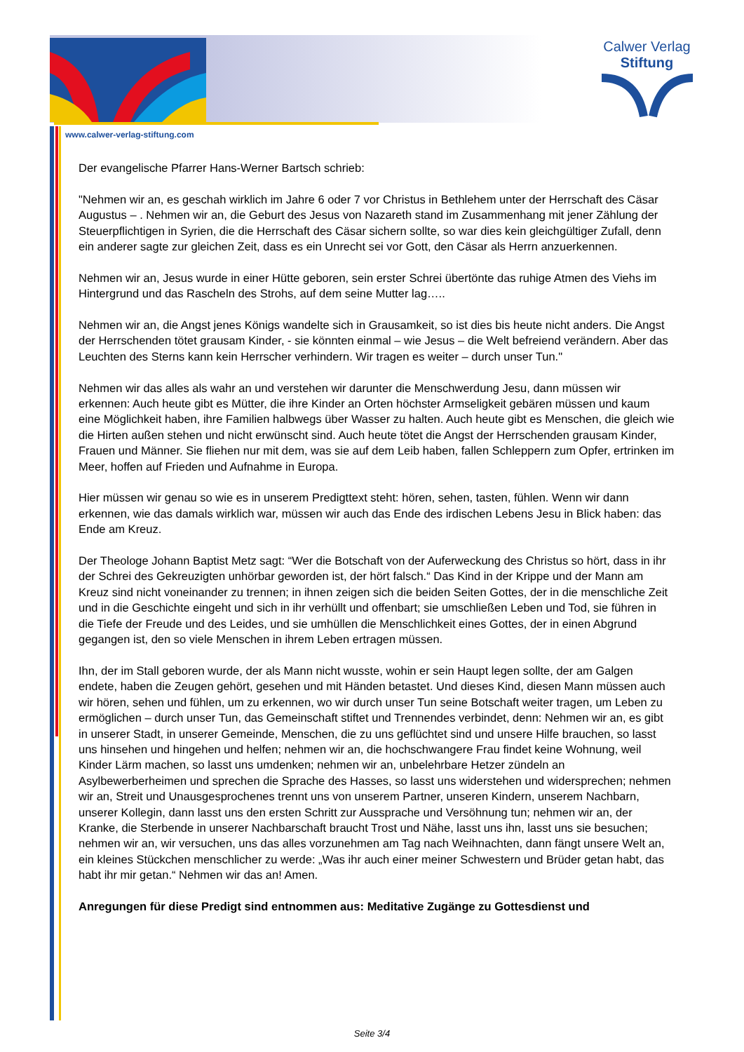Calwer Verlag
Stiftung
www.calwer-verlag-stiftung.com
Der evangelische Pfarrer Hans-Werner Bartsch schrieb:
"Nehmen wir an, es geschah wirklich im Jahre 6 oder 7 vor Christus in Bethlehem unter der Herrschaft des Cäsar Augustus – . Nehmen wir an, die Geburt des Jesus von Nazareth stand im Zusammenhang mit jener Zählung der Steuerpflichtigen in Syrien, die die Herrschaft des Cäsar sichern sollte, so war dies kein gleichgültiger Zufall, denn ein anderer sagte zur gleichen Zeit, dass es ein Unrecht sei vor Gott, den Cäsar als Herrn anzuerkennen.
Nehmen wir an, Jesus wurde in einer Hütte geboren, sein erster Schrei übertönte das ruhige Atmen des Viehs im Hintergrund und das Rascheln des Strohs, auf dem seine Mutter lag…..
Nehmen wir an, die Angst jenes Königs wandelte sich in Grausamkeit, so ist dies bis heute nicht anders. Die Angst der Herrschenden tötet grausam Kinder, - sie könnten einmal – wie Jesus – die Welt befreiend verändern. Aber das Leuchten des Sterns kann kein Herrscher verhindern. Wir tragen es weiter – durch unser Tun."
Nehmen wir das alles als wahr an und verstehen wir darunter die Menschwerdung Jesu, dann müssen wir erkennen: Auch heute gibt es Mütter, die ihre Kinder an Orten höchster Armseligkeit gebären müssen und kaum eine Möglichkeit haben, ihre Familien halbwegs über Wasser zu halten. Auch heute gibt es Menschen, die gleich wie die Hirten außen stehen und nicht erwünscht sind. Auch heute tötet die Angst der Herrschenden grausam Kinder, Frauen und Männer. Sie fliehen nur mit dem, was sie auf dem Leib haben, fallen Schleppern zum Opfer, ertrinken im Meer, hoffen auf Frieden und Aufnahme in Europa.
Hier müssen wir genau so wie es in unserem Predigttext steht: hören, sehen, tasten, fühlen. Wenn wir dann erkennen, wie das damals wirklich war, müssen wir auch das Ende des irdischen Lebens Jesu in Blick haben: das Ende am Kreuz.
Der Theologe Johann Baptist Metz sagt: “Wer die Botschaft von der Auferweckung des Christus so hört, dass in ihr der Schrei des Gekreuzigten unhörbar geworden ist, der hört falsch.“ Das Kind in der Krippe und der Mann am Kreuz sind nicht voneinander zu trennen; in ihnen zeigen sich die beiden Seiten Gottes, der in die menschliche Zeit und in die Geschichte eingeht und sich in ihr verhüllt und offenbart; sie umschließen Leben und Tod, sie führen in die Tiefe der Freude und des Leides, und sie umhüllen die Menschlichkeit eines Gottes, der in einen Abgrund gegangen ist, den so viele Menschen in ihrem Leben ertragen müssen.
Ihn, der im Stall geboren wurde, der als Mann nicht wusste, wohin er sein Haupt legen sollte, der am Galgen endete, haben die Zeugen gehört, gesehen und mit Händen betastet. Und dieses Kind, diesen Mann müssen auch wir hören, sehen und fühlen, um zu erkennen, wo wir durch unser Tun seine Botschaft weiter tragen, um Leben zu ermöglichen – durch unser Tun, das Gemeinschaft stiftet und Trennendes verbindet, denn: Nehmen wir an, es gibt in unserer Stadt, in unserer Gemeinde, Menschen, die zu uns geflüchtet sind und unsere Hilfe brauchen, so lasst uns hinsehen und hingehen und helfen; nehmen wir an, die hochschwangere Frau findet keine Wohnung, weil Kinder Lärm machen, so lasst uns umdenken; nehmen wir an, unbelehrbare Hetzer zündeln an Asylbewerberheimen und sprechen die Sprache des Hasses, so lasst uns widerstehen und widersprechen; nehmen wir an, Streit und Unausgesprochenes trennt uns von unserem Partner, unseren Kindern, unserem Nachbarn, unserer Kollegin, dann lasst uns den ersten Schritt zur Aussprache und Versöhnung tun; nehmen wir an, der Kranke, die Sterbende in unserer Nachbarschaft braucht Trost und Nähe, lasst uns ihn, lasst uns sie besuchen; nehmen wir an, wir versuchen, uns das alles vorzunehmen am Tag nach Weihnachten, dann fängt unsere Welt an, ein kleines Stückchen menschlicher zu werde: „Was ihr auch einer meiner Schwestern und Brüder getan habt, das habt ihr mir getan.“ Nehmen wir das an! Amen.
Anregungen für diese Predigt sind entnommen aus: Meditative Zugänge zu Gottesdienst und
Seite 3/4